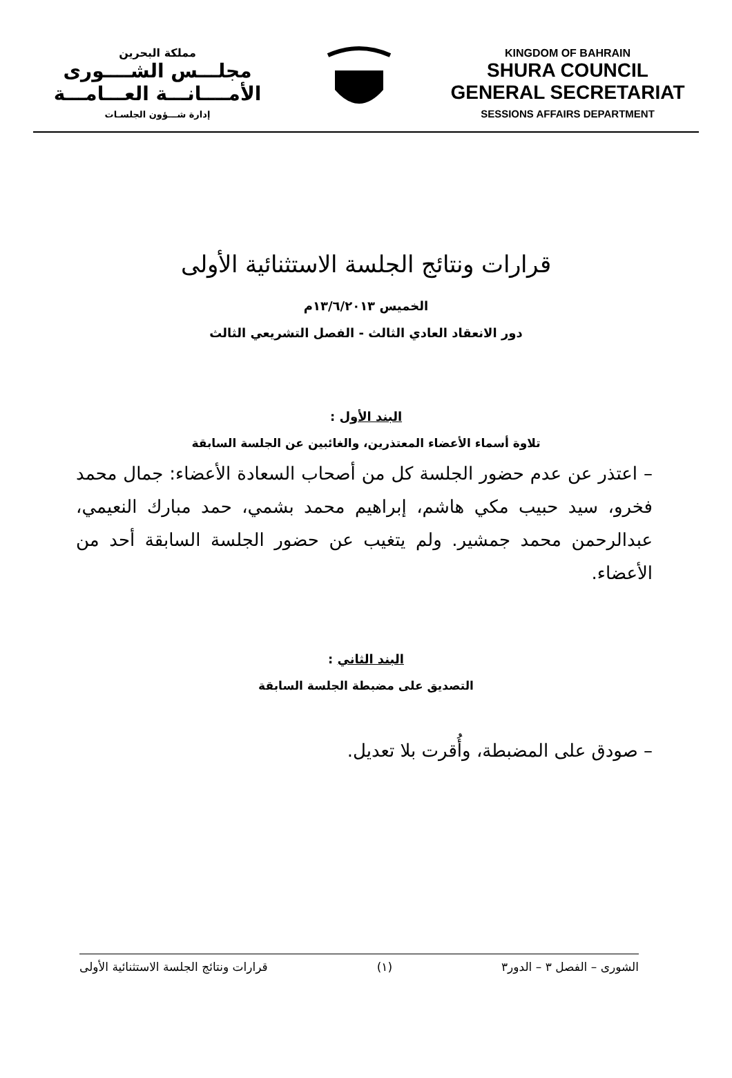مملكة البحرين
مجلـــس الشــــورى
الأمــــانـــة العـــامـــة
إدارة شـــؤون الجلسـات
KINGDOM OF BAHRAIN
SHURA COUNCIL
GENERAL SECRETARIAT
SESSIONS AFFAIRS DEPARTMENT
قرارات ونتائج الجلسة الاستثنائية الأولى
الخميس ١٣/٦/٢٠١٣م
دور الانعقاد العادي الثالث - الفصل التشريعي الثالث
البند الأول :
تلاوة أسماء الأعضاء المعتذرين، والغائبين عن الجلسة السابقة
– اعتذر عن عدم حضور الجلسة كل من أصحاب السعادة الأعضاء: جمال محمد فخرو، سيد حبيب مكي هاشم، إبراهيم محمد بشمي، حمد مبارك النعيمي، عبدالرحمن محمد جمشير. ولم يتغيب عن حضور الجلسة السابقة أحد من الأعضاء.
البند الثاني :
التصديق على مضبطة الجلسة السابقة
– صودق على المضبطة، وأُقرت بلا تعديل.
الشورى – الفصل ٣ – الدور٣ (١) قرارات ونتائج الجلسة الاستثنائية الأولى